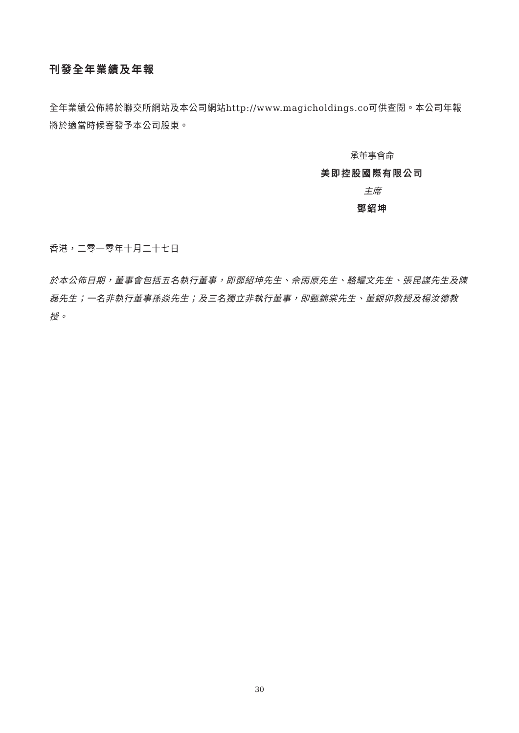刊發全年業績及年報
全年業績公佈將於聯交所網站及本公司網站http://www.magicholdings.co可供查閱。本公司年報將於適當時候寄發予本公司股東。
承董事會命
美即控股國際有限公司
主席
鄧紹坤
香港，二零一零年十月二十七日
於本公佈日期，董事會包括五名執行董事，即鄧紹坤先生、佘雨原先生、駱耀文先生、張昆謀先生及陳磊先生；一名非執行董事孫焱先生；及三名獨立非執行董事，即甄錦棠先生、董銀卯教授及楊汝德教授。
30